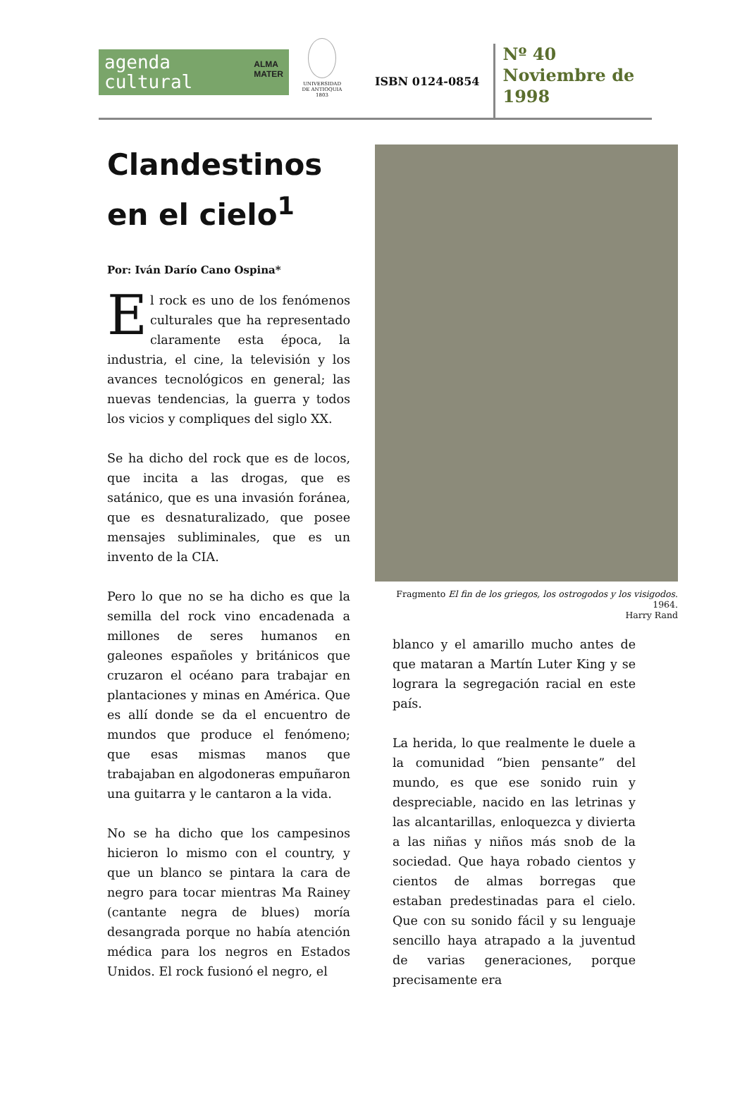agenda
cultural ALMA
MATER
UNIVERSIDAD
DE ANTIOQUIA
1803
ISBN 0124-0854
Nº 40
Noviembre de
1998
Clandestinos
en el cielo<sup>1</sup>
Por: Iván Darío Cano Ospina*
El rock es uno de los fenómenos culturales que ha representado claramente esta época, la industria, el cine, la televisión y los avances tecnológicos en general; las nuevas tendencias, la guerra y todos los vicios y compliques del siglo XX.
Se ha dicho del rock que es de locos, que incita a las drogas, que es satánico, que es una invasión foránea, que es desnaturalizado, que posee mensajes subliminales, que es un invento de la CIA.
Pero lo que no se ha dicho es que la semilla del rock vino encadenada a millones de seres humanos en galeones españoles y británicos que cruzaron el océano para trabajar en plantaciones y minas en América. Que es allí donde se da el encuentro de mundos que produce el fenómeno; que esas mismas manos que trabajaban en algodoneras empuñaron una guitarra y le cantaron a la vida.
No se ha dicho que los campesinos hicieron lo mismo con el country, y que un blanco se pintara la cara de negro para tocar mientras Ma Rainey (cantante negra de blues) moría desangrada porque no había atención médica para los negros en Estados Unidos. El rock fusionó el negro, el
Fragmento El fin de los griegos, los ostrogodos y los visigodos. 1964.
Harry Rand
blanco y el amarillo mucho antes de que mataran a Martín Luter King y se lograra la segregación racial en este país.
La herida, lo que realmente le duele a la comunidad “bien pensante” del mundo, es que ese sonido ruin y despreciable, nacido en las letrinas y las alcantarillas, enloquezca y divierta a las niñas y niños más snob de la sociedad. Que haya robado cientos y cientos de almas borregas que estaban predestinadas para el cielo. Que con su sonido fácil y su lenguaje sencillo haya atrapado a la juventud de varias generaciones, porque precisamente era